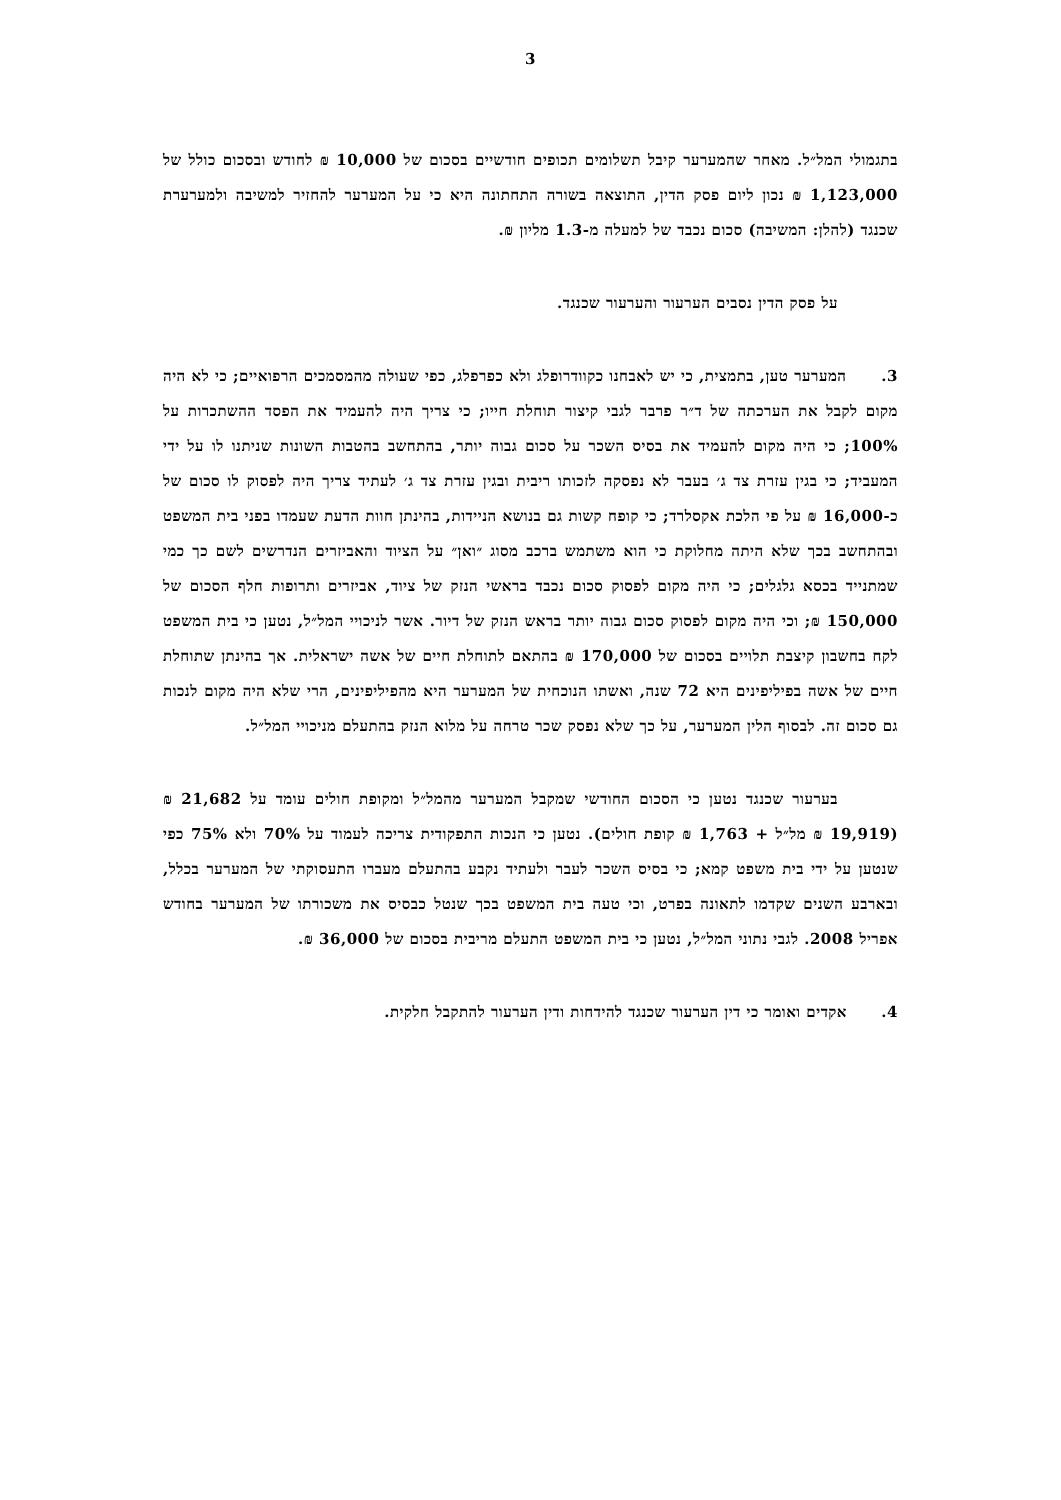3
בתגמולי המל״ל. מאחר שהמערער קיבל תשלומים תכופים חודשיים בסכום של 10,000 ₪ לחודש ובסכום כולל של 1,123,000 ₪ נכון ליום פסק הדין, התוצאה בשורה התחתונה היא כי על המערער להחזיר למשיבה ולמערערת שכנגד (להלן: המשיבה) סכום נכבד של למעלה מ-1.3 מליון ₪.
על פסק הדין נסבים הערעור והערעור שכנגד.
3. המערער טען, בתמצית, כי יש לאבחנו כקוודרופלג ולא כפרפלג, כפי שעולה מהמסמכים הרפואיים; כי לא היה מקום לקבל את הערכתה של ד״ר פרבר לגבי קיצור תוחלת חייו; כי צריך היה להעמיד את הפסד ההשתכרות על 100%; כי היה מקום להעמיד את בסיס השכר על סכום גבוה יותר, בהתחשב בהטבות השונות שניתנו לו על ידי המעביד; כי בגין עזרת צד ג׳ בעבר לא נפסקה לזכותו ריבית ובגין עזרת צד ג׳ לעתיד צריך היה לפסוק לו סכום של כ-16,000 ₪ על פי הלכת אקסלרד; כי קופח קשות גם בנושא הניידות, בהינתן חוות הדעת שעמדו בפני בית המשפט ובהתחשב בכך שלא היתה מחלוקת כי הוא משתמש ברכב מסוג ״ואן״ על הציוד והאביזרים הנדרשים לשם כך כמי שמתנייד בכסא גלגלים; כי היה מקום לפסוק סכום נכבד בראשי הנזק של ציוד, אביזרים ותרופות חלף הסכום של 150,000 ₪; וכי היה מקום לפסוק סכום גבוה יותר בראש הנזק של דיור. אשר לניכויי המל״ל, נטען כי בית המשפט לקח בחשבון קיצבת תלויים בסכום של 170,000 ₪ בהתאם לתוחלת חיים של אשה ישראלית. אך בהינתן שתוחלת חיים של אשה בפיליפינים היא 72 שנה, ואשתו הנוכחית של המערער היא מהפיליפינים, הרי שלא היה מקום לנכות גם סכום זה. לבסוף הלין המערער, על כך שלא נפסק שכר טרחה על מלוא הנזק בהתעלם מניכויי המל״ל.
בערעור שכנגד נטען כי הסכום החודשי שמקבל המערער מהמל״ל ומקופת חולים עומד על 21,682 ₪ (19,919 ₪ מל״ל + 1,763 ₪ קופת חולים). נטען כי הנכות התפקודית צריכה לעמוד על 70% ולא 75% כפי שנטען על ידי בית משפט קמא; כי בסיס השכר לעבר ולעתיד נקבע בהתעלם מעברו התעסוקתי של המערער בכלל, ובארבע השנים שקדמו לתאונה בפרט, וכי טעה בית המשפט בכך שנטל כבסיס את משכורתו של המערער בחודש אפריל 2008. לגבי נתוני המל״ל, נטען כי בית המשפט התעלם מריבית בסכום של 36,000 ₪.
4. אקדים ואומר כי דין הערעור שכנגד להידחות ודין הערעור להתקבל חלקית.